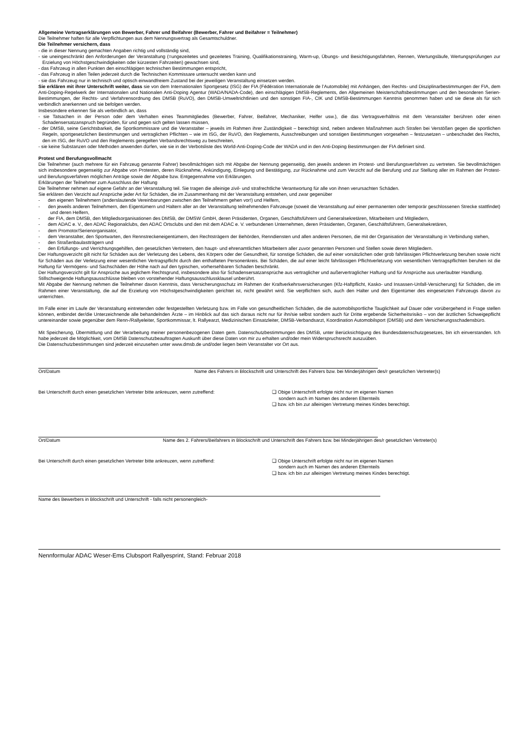Allgemeine Vertragserklärungen von Bewerber, Fahrer und Beifahrer (Bewerber, Fahrer und Beifahrer = Teilnehmer)
Die Teilnehmer haften für alle Verpflichtungen aus dem Nennungsvertrag als Gesamtschuldner.
Die Teilnehmer versichern, dass
- die in dieser Nennung gemachten Angaben richtig und vollständig sind,
- sie uneingeschränkt den Anforderungen der Veranstaltung (=ungezeitetes und gezeitetes Training, Qualifikationstraining, Warm-up, Übungs- und Besichtigungsfahrten, Rennen, Wertungsläufe, Wertungsprüfungen zur Erzielung von Höchstgeschwindigkeiten oder kürzesten Fahrzeiten) gewachsen sind,
- das Fahrzeug in allen Punkten den einschlägigen technischen Bestimmungen entspricht,
- das Fahrzeug in allen Teilen jederzeit durch die Technischen Kommissare untersucht werden kann und
- sie das Fahrzeug nur in technisch und optisch einwandfreiem Zustand bei der jeweiligen Veranstaltung einsetzen werden.
Sie erklären mit ihrer Unterschrift weiter, dass sie von dem Internationalen Sportgesetz (ISG) der FIA (Fédération Internationale de l’Automobile) mit Anhängen, den Rechts- und Disziplinarbestimmungen der FIA, dem Anti-Doping-Regelwerk der Internationalen und Nationalen Anti-Doping Agentur (WADA/NADA-Code), den einschlägigen DMSB-Reglements, den Allgemeinen Meisterschaftsbestimmungen und den besonderen Serien-Bestimmungen, der Rechts- und Verfahrensordnung des DMSB (RuVO), den DMSB-Umweltrichtlinien und den sonstigen FIA-, CIK und DMSB-Bestimmungen Kenntnis genommen haben und sie diese als für sich verbindlich anerkennen und sie befolgen werden.
Insbesondere erkennen Sie als verbindlich an, dass
- sie Tatsachen in der Person oder dem Verhalten eines Teammitgliedes (Bewerber, Fahrer, Beifahrer, Mechaniker, Helfer usw.), die das Vertragsverhältnis mit dem Veranstalter berühren oder einen Schadensersatzanspruch begründen, für und gegen sich gelten lassen müssen,
- der DMSB, seine Gerichtsbarkeit, die Sportkommissare und die Veranstalter – jeweils im Rahmen ihrer Zuständigkeit – berechtigt sind, neben anderen Maßnahmen auch Strafen bei Verstößen gegen die sportlichen Regeln, sportgesetzlichen Bestimmungen und vertraglichen Pflichten – wie im ISG, der RuVO, den Reglements, Ausschreibungen und sonstigen Bestimmungen vorgesehen – festzusetzen – unbeschadet des Rechts, den im ISG, der RuVO und den Reglements geregelten Verbandsrechtsweg zu beschreiten,
- sie keine Substanzen oder Methoden anwenden dürfen, wie sie in der Verbotsliste des World-Anti-Doping-Code der WADA und in den Anti-Doping Bestimmungen der FIA definiert sind.
Protest und Berufungsvollmacht
Die Teilnehmer (auch mehrere für ein Fahrzeug genannte Fahrer) bevollmächtigen sich mit Abgabe der Nennung gegenseitig, den jeweils anderen im Protest- und Berufungsverfahren zu vertreten. Sie bevollmächtigen sich insbesondere gegenseitig zur Abgabe von Protesten, deren Rücknahme, Ankündigung, Einlegung und Bestätigung, zur Rücknahme und zum Verzicht auf die Berufung und zur Stellung aller im Rahmen der Protest- und Berufungsverfahren möglichen Anträge sowie der Abgabe bzw. Entgegennahme von Erklärungen.
Erklärungen der Teilnehmer zum Ausschluss der Haftung
Die Teilnehmer nehmen auf eigene Gefahr an der Veranstaltung teil. Sie tragen die alleinige zivil- und strafrechtliche Verantwortung für alle von ihnen verursachten Schäden.
Sie erklären den Verzicht auf Ansprüche jeder Art für Schäden, die im Zusammenhang mit der Veranstaltung entstehen, und zwar gegenüber
- den eigenen Teilnehmern (anderslautende Vereinbarungen zwischen den Teilnehmern gehen vor!) und Helfern,
- den jeweils anderen Teilnehmern, den Eigentümern und Haltern aller an der Veranstaltung teilnehmenden Fahrzeuge (soweit die Veranstaltung auf einer permanenten oder temporär geschlossenen Strecke stattfindet) und deren Helfern,
- der FIA, dem DMSB, den Mitgliedsorganisationen des DMSB, der DMSW GmbH, deren Präsidenten, Organen, Geschäftsführern und Generalsekretären, Mitarbeitern und Mitgliedern,
- dem ADAC e. V., den ADAC Regionalclubs, den ADAC Ortsclubs und den mit dem ADAC e. V. verbundenen Unternehmen, deren Präsidenten, Organen, Geschäftsführern, Generalsekretären,
- dem Promotor/Serienorganisator,
- dem Veranstalter, den Sportwarten, den Rennstreckeneigentümern, den Rechtsträgern der Behörden, Renndiensten und allen anderen Personen, die mit der Organisation der Veranstaltung in Verbindung stehen,
- den Straßenbaulastträgern und
- den Erfüllungs- und Verrichtungsgehilfen, den gesetzlichen Vertretern, den haupt- und ehrenamtlichen Mitarbeitern aller zuvor genannten Personen und Stellen sowie deren Mitgliedern.
Der Haftungsverzicht gilt nicht für Schäden aus der Verletzung des Lebens, des Körpers oder der Gesundheit, für sonstige Schäden, die auf einer vorsätzlichen oder grob fahrlässigen Pflichtverletzung beruhen sowie nicht für Schäden aus der Verletzung einer wesentlichen Vertragspflicht durch den enthafteten Personenkreis. Bei Schäden, die auf einer leicht fahrlässigen Pflichtverletzung von wesentlichen Vertragspflichten beruhen ist die Haftung für Vermögens- und Sachschäden der Höhe nach auf den typischen, vorhersehbaren Schaden beschränkt.
Der Haftungsverzicht gilt für Ansprüche aus jeglichem Rechtsgrund, insbesondere also für Schadensersatzansprüche aus vertraglicher und außervertraglicher Haftung und für Ansprüche aus unerlaubter Handlung.
Stillschweigende Haftungsausschlüsse bleiben von vorstehender Haftungsausschlussklausel unberührt.
Mit Abgabe der Nennung nehmen die Teilnehmer davon Kenntnis, dass Versicherungsschutz im Rahmen der Kraftverkehrsversicherungen (Kfz-Haftpflicht, Kasko- und Insassen-Unfall-Versicherung) für Schäden, die im Rahmen einer Veranstaltung, die auf die Erzielung von Höchstgeschwindigkeiten gerichtet ist, nicht gewährt wird. Sie verpflichten sich, auch den Halter und den Eigentümer des eingesetzten Fahrzeugs davon zu unterrichten.
Im Falle einer im Laufe der Veranstaltung eintretenden oder festgestellten Verletzung bzw. im Falle von gesundheitlichen Schäden, die die automobilsportliche Tauglichkeit auf Dauer oder vorübergehend in Frage stellen können, entbindet der/die Unterzeichnende alle behandelnden Ärzte – im Hinblick auf das sich daraus nicht nur für ihn/sie selbst sondern auch für Dritte ergebende Sicherheitsrisiko – von der ärztlichen Schweigepflicht untereinander sowie gegenüber dem Renn-/Rallyeleiter, Sportkommissar, lt. Rallyearzt, Medizinischen Einsatzleiter, DMSB-Verbandsarzt, Koordination Automobilsport (DMSB) und dem Versicherungsschadensbüro.
Mit Speicherung, Übermittlung und der Verarbeitung meiner personenbezogenen Daten gem. Datenschutzbestimmungen des DMSB, unter Berücksichtigung des Bundesdatenschutzgesetzes, bin ich einverstanden. Ich habe jederzeit die Möglichkeit, vom DMSB Datenschutzbeauftragten Auskunft über diese Daten von mir zu erhalten und/oder mein Widerspruchsrecht auszuüben.
Die Datenschutzbestimmungen sind jederzeit einzusehen unter www.dmsb.de und/oder liegen beim Veranstalter vor Ort aus.
Ort/Datum Name des Fahrers in Blockschrift und Unterschrift des Fahrers bzw. bei Minderjährigen des/r gesetzlichen Vertreter(s)
Bei Unterschrift durch einen gesetzlichen Vertreter bitte ankreuzen, wenn zutreffend:
❑ Obige Unterschrift erfolgte nicht nur im eigenen Namen
sondern auch im Namen des anderen Elternteils
❑ bzw. ich bin zur alleinigen Vertretung meines Kindes berechtigt.
Ort/Datum Name des 2. Fahrers/Beifahrers in Blockschrift und Unterschrift des Fahrers bzw. bei Minderjährigen des/r gesetzlichen Vertreter(s)
Bei Unterschrift durch einen gesetzlichen Vertreter bitte ankreuzen, wenn zutreffend:
❑ Obige Unterschrift erfolgte nicht nur im eigenen Namen
sondern auch im Namen des anderen Elternteils
❑ bzw. ich bin zur alleinigen Vertretung meines Kindes berechtigt.
Name des Bewerbers in Blockschrift und Unterschrift - falls nicht personengleich-
Nennformular ADAC Weser-Ems Clubsport Rallyesprint, Stand: Februar 2018